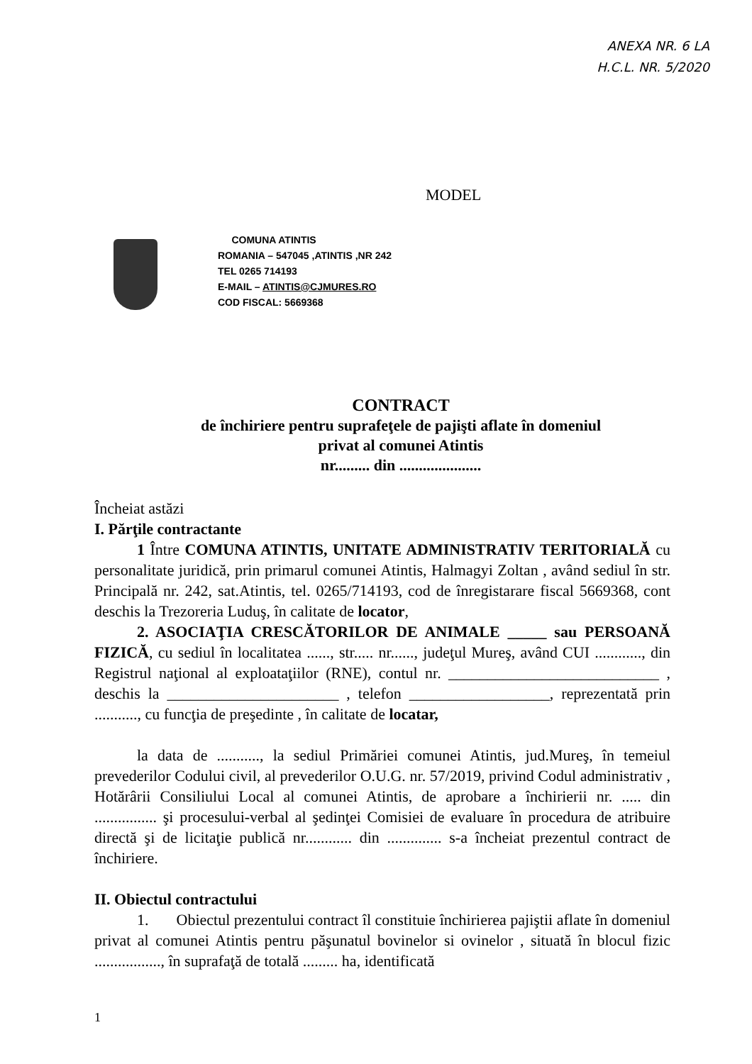ANEXA NR. 6 LA
H.C.L. NR. 5/2020
MODEL
COMUNA ATINTIS
ROMANIA – 547045 ,ATINTIS ,NR 242
TEL 0265 714193
E-MAIL – ATINTIS@CJMURES.RO
COD FISCAL: 5669368
CONTRACT
de închiriere pentru suprafeţele de pajişti aflate în domeniul
privat al comunei Atintis
nr......... din .....................
Încheiat astăzi
I. Părţile contractante
1 Între COMUNA ATINTIS, UNITATE ADMINISTRATIV TERITORIALĂ cu personalitate juridică, prin primarul comunei Atintis, Halmagyi Zoltan , având sediul în str. Principală nr. 242, sat.Atintis, tel. 0265/714193, cod de înregistarare fiscal 5669368, cont deschis la Trezoreria Luduş, în calitate de locator,
2. ASOCIAŢIA CRESCĂTORILOR DE ANIMALE _____ sau PERSOANĂ FIZICĂ, cu sediul în localitatea ......, str..... nr......, judeţul Mureş, având CUI ............, din Registrul naţional al exploataţiilor (RNE), contul nr. ___________________________ , deschis la ______________________ , telefon __________________, reprezentată prin ..........., cu funcţia de preşedinte , în calitate de locatar,
la data de ..........., la sediul Primăriei comunei Atintis, jud.Mureş, în temeiul prevederilor Codului civil, al prevederilor O.U.G. nr. 57/2019, privind Codul administrativ , Hotărârii Consiliului Local al comunei Atintis, de aprobare a închirierii nr. ..... din ................ şi procesului-verbal al şedinţei Comisiei de evaluare în procedura de atribuire directă şi de licitaţie publică nr............ din .............. s-a încheiat prezentul contract de închiriere.
II. Obiectul contractului
1. Obiectul prezentului contract îl constituie închirierea pajiştii aflate în domeniul privat al comunei Atintis pentru păşunatul bovinelor si ovinelor , situată în blocul fizic ................., în suprafaţă de totală ......... ha, identificată
1